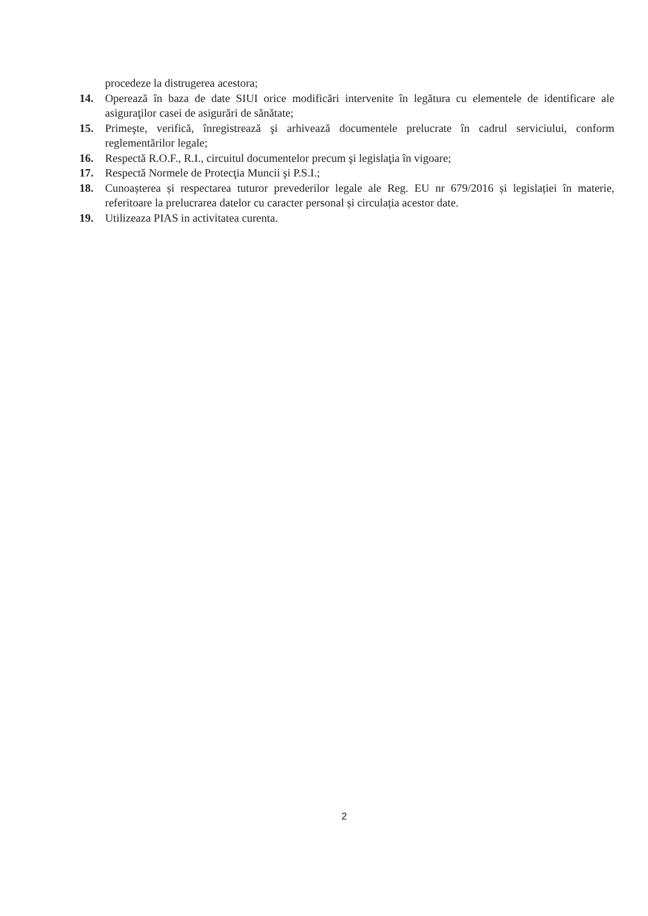procedeze la distrugerea acestora;
14. Operează în baza de date SIUI orice modificări intervenite în legătura cu elementele de identificare ale asiguraţilor casei de asigurări de sănătate;
15. Primeşte, verifică, înregistrează şi arhivează documentele prelucrate în cadrul serviciului, conform reglementărilor legale;
16. Respectă R.O.F., R.I., circuitul documentelor precum şi legislaţia în vigoare;
17. Respectă Normele de Protecţia Muncii şi P.S.I.;
18. Cunoașterea și respectarea tuturor prevederilor legale ale Reg. EU nr 679/2016 și legislației în materie, referitoare la prelucrarea datelor cu caracter personal și circulația acestor date.
19. Utilizeaza PIAS in activitatea curenta.
2